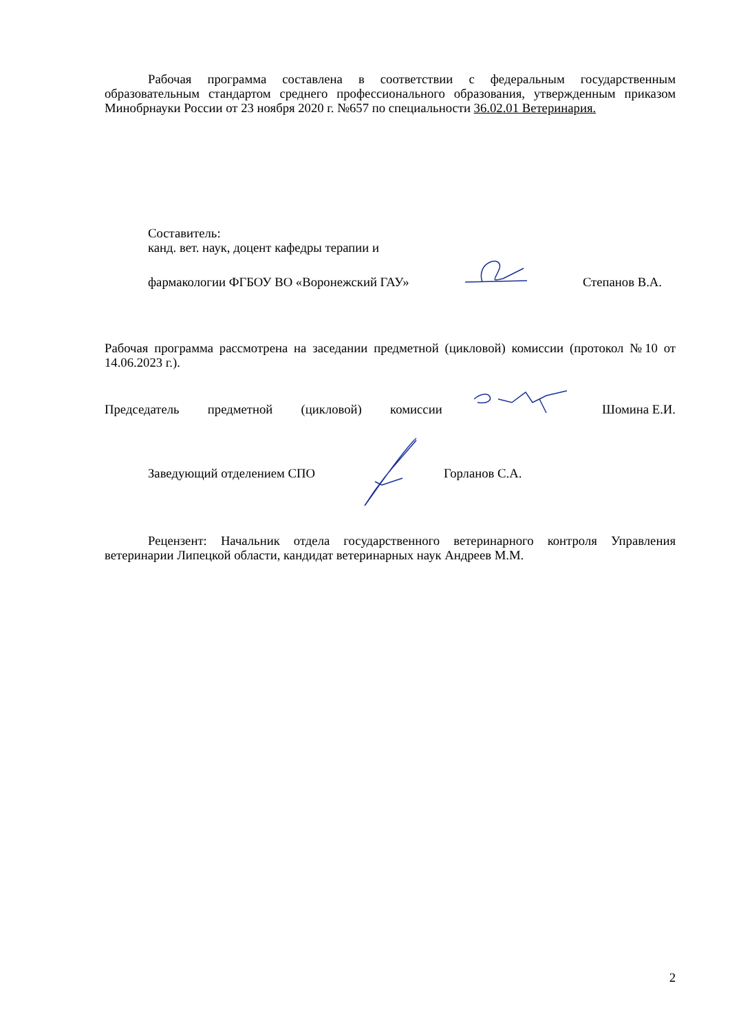Рабочая программа составлена в соответствии с федеральным государственным образовательным стандартом среднего профессионального образования, утвержденным приказом Минобрнауки России от 23 ноября 2020 г. №657 по специальности 36.02.01 Ветеринария.
Составитель:
канд. вет. наук, доцент кафедры терапии и
фармакологии ФГБОУ ВО «Воронежский ГАУ» Степанов В.А.
Рабочая программа рассмотрена на заседании предметной (цикловой) комиссии (протокол №10 от 14.06.2023 г.).
Председатель предметной (цикловой) комиссии Шомина Е.И.
Заведующий отделением СПО Горланов С.А.
Рецензент: Начальник отдела государственного ветеринарного контроля Управления ветеринарии Липецкой области, кандидат ветеринарных наук Андреев М.М.
2